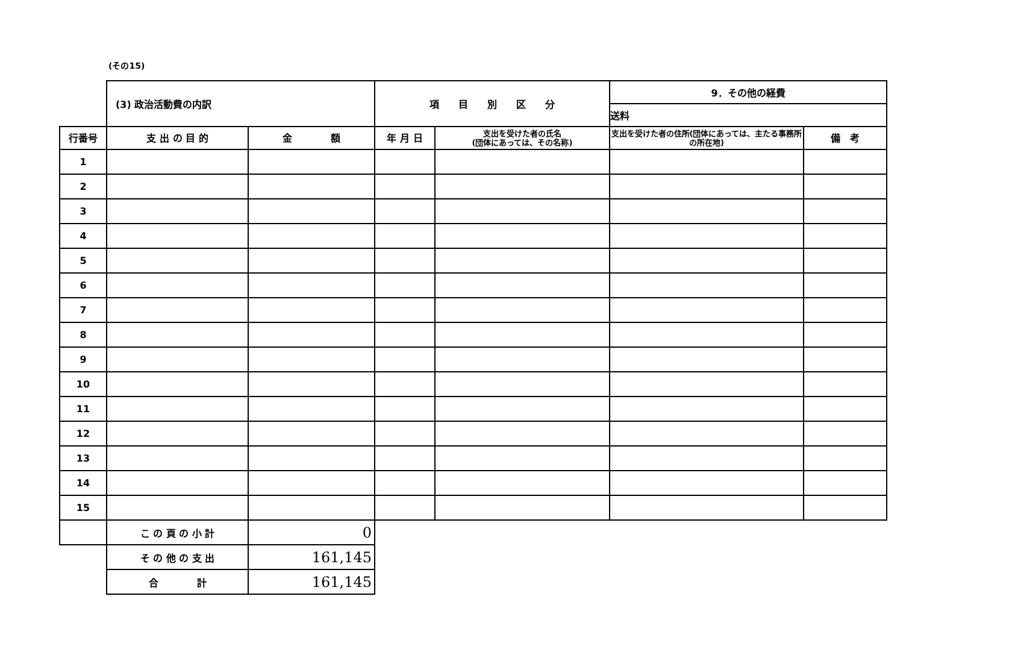(その15)
| | (3) 政治活動費の内訳 | | 項 目 別 区 分 | | 9．その他の経費 | |
| | | | | | 送料 | |
| 行番号 | 支 出 の 目 的 | 金 額 | 年 月 日 | 支出を受けた者の氏名 (団体にあっては、その名称) | 支出を受けた者の住所(団体にあっては、主たる事務所の所在地) | 備 考 |
| 1 | | | | | | |
| 2 | | | | | | |
| 3 | | | | | | |
| 4 | | | | | | |
| 5 | | | | | | |
| 6 | | | | | | |
| 7 | | | | | | |
| 8 | | | | | | |
| 9 | | | | | | |
| 10 | | | | | | |
| 11 | | | | | | |
| 12 | | | | | | |
| 13 | | | | | | |
| 14 | | | | | | |
| 15 | | | | | | |
| | こ の 頁 の 小 計 | 0 | | | | |
| | そ の 他 の 支 出 | 161,145 | | | | |
| | 合 計 | 161,145 | | | | |